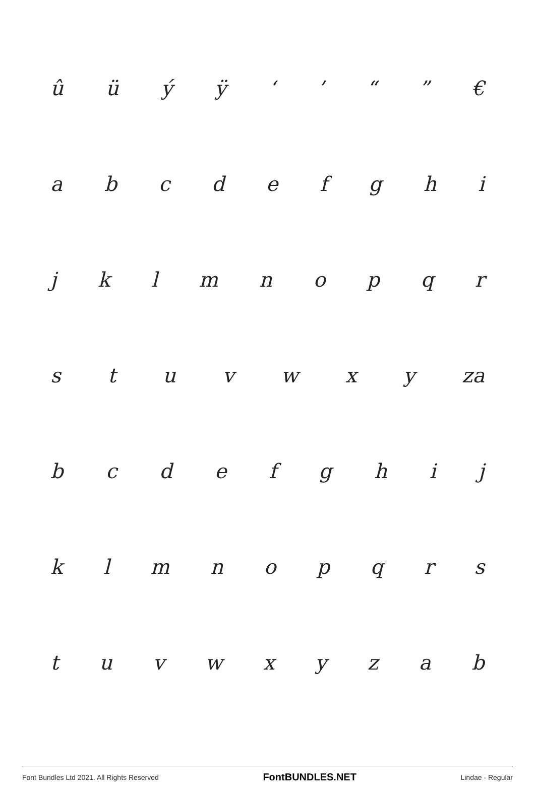û ü ý ÿ ‘ ’ “ ” €
a b c d e f g h i
j k l m n o p q r
s t u v w x y za
b c d e f g h i j
k l m n o p q r s
t u v w x y z a b
Font Bundles Ltd 2021. All Rights Reserved FontBUNDLES.NET Lindae - Regular